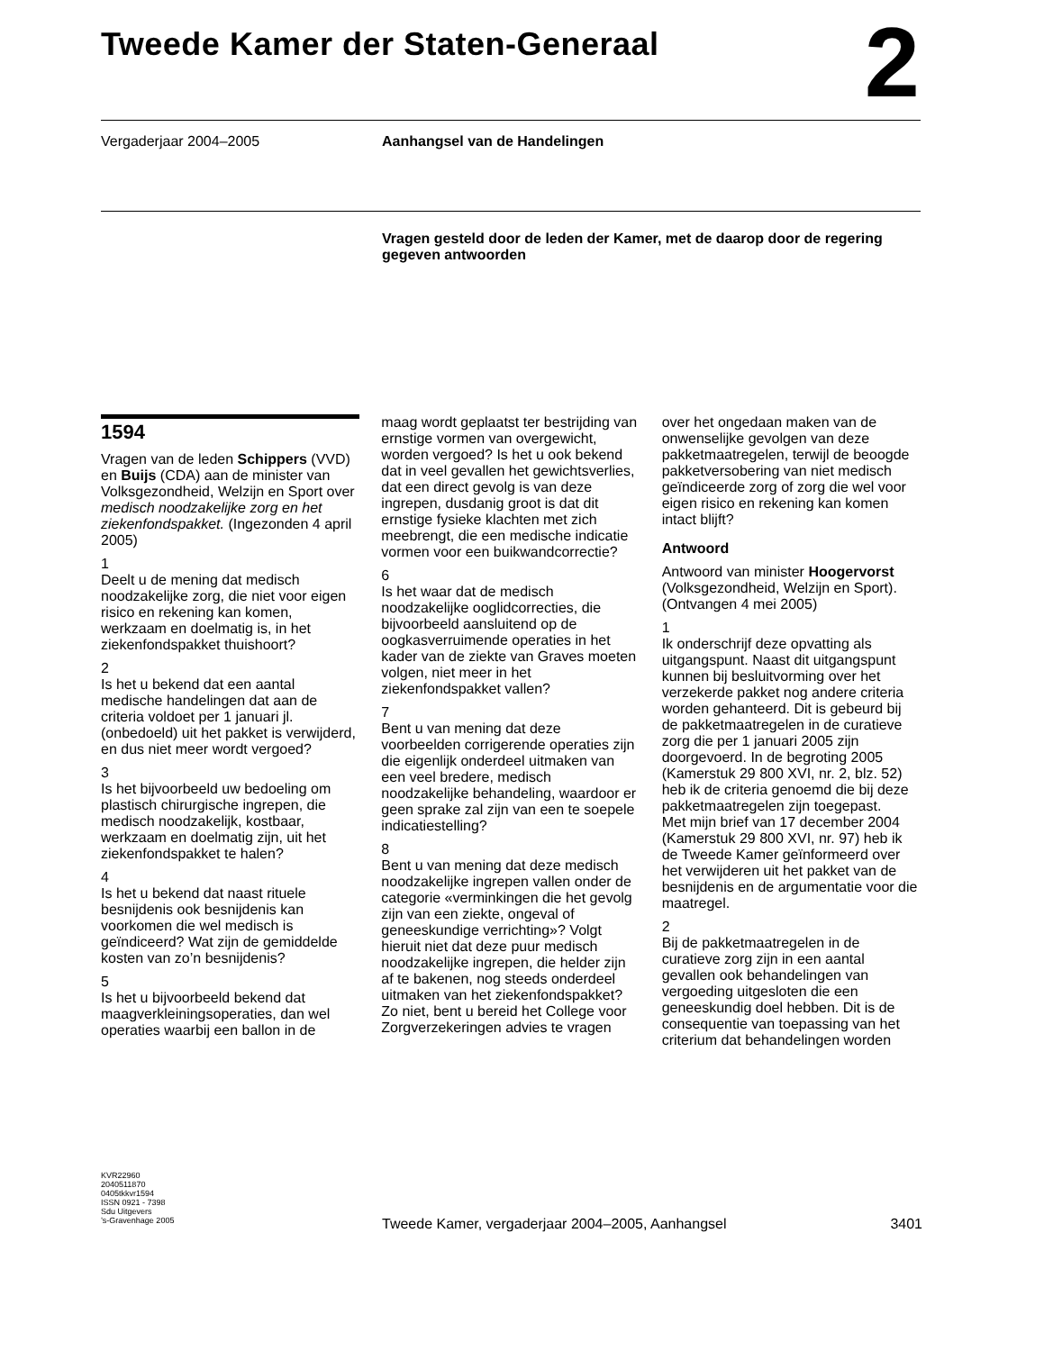Tweede Kamer der Staten-Generaal 2
Vergaderjaar 2004–2005 Aanhangsel van de Handelingen
Vragen gesteld door de leden der Kamer, met de daarop door de regering gegeven antwoorden
1594
Vragen van de leden Schippers (VVD) en Buijs (CDA) aan de minister van Volksgezondheid, Welzijn en Sport over medisch noodzakelijke zorg en het ziekenfondspakket. (Ingezonden 4 april 2005)
1
Deelt u de mening dat medisch noodzakelijke zorg, die niet voor eigen risico en rekening kan komen, werkzaam en doelmatig is, in het ziekenfondspakket thuishoort?
2
Is het u bekend dat een aantal medische handelingen dat aan de criteria voldoet per 1 januari jl. (onbedoeld) uit het pakket is verwijderd, en dus niet meer wordt vergoed?
3
Is het bijvoorbeeld uw bedoeling om plastisch chirurgische ingrepen, die medisch noodzakelijk, kostbaar, werkzaam en doelmatig zijn, uit het ziekenfondspakket te halen?
4
Is het u bekend dat naast rituele besnijdenis ook besnijdenis kan voorkomen die wel medisch is geïndiceerd? Wat zijn de gemiddelde kosten van zo’n besnijdenis?
5
Is het u bijvoorbeeld bekend dat maagverkleiningsoperaties, dan wel operaties waarbij een ballon in de
maag wordt geplaatst ter bestrijding van ernstige vormen van overgewicht, worden vergoed? Is het u ook bekend dat in veel gevallen het gewichtsverlies, dat een direct gevolg is van deze ingrepen, dusdanig groot is dat dit ernstige fysieke klachten met zich meebrengt, die een medische indicatie vormen voor een buikwandcorrectie?
6
Is het waar dat de medisch noodzakelijke ooglidcorrecties, die bijvoorbeeld aansluitend op de oogkasverruimende operaties in het kader van de ziekte van Graves moeten volgen, niet meer in het ziekenfondspakket vallen?
7
Bent u van mening dat deze voorbeelden corrigerende operaties zijn die eigenlijk onderdeel uitmaken van een veel bredere, medisch noodzakelijke behandeling, waardoor er geen sprake zal zijn van een te soepele indicatiestelling?
8
Bent u van mening dat deze medisch noodzakelijke ingrepen vallen onder de categorie «verminkingen die het gevolg zijn van een ziekte, ongeval of geneeskundige verrichting»? Volgt hieruit niet dat deze puur medisch noodzakelijke ingrepen, die helder zijn af te bakenen, nog steeds onderdeel uitmaken van het ziekenfondspakket? Zo niet, bent u bereid het College voor Zorgverzekeringen advies te vragen
over het ongedaan maken van de onwenselijke gevolgen van deze pakketmaatregelen, terwijl de beoogde pakketversobering van niet medisch geïndiceerde zorg of zorg die wel voor eigen risico en rekening kan komen intact blijft?
Antwoord
Antwoord van minister Hoogervorst (Volksgezondheid, Welzijn en Sport). (Ontvangen 4 mei 2005)
1
Ik onderschrijf deze opvatting als uitgangspunt. Naast dit uitgangspunt kunnen bij besluitvorming over het verzekerde pakket nog andere criteria worden gehanteerd. Dit is gebeurd bij de pakketmaatregelen in de curatieve zorg die per 1 januari 2005 zijn doorgevoerd. In de begroting 2005 (Kamerstuk 29 800 XVI, nr. 2, blz. 52) heb ik de criteria genoemd die bij deze pakketmaatregelen zijn toegepast.
Met mijn brief van 17 december 2004 (Kamerstuk 29 800 XVI, nr. 97) heb ik de Tweede Kamer geïnformeerd over het verwijderen uit het pakket van de besnijdenis en de argumentatie voor die maatregel.
2
Bij de pakketmaatregelen in de curatieve zorg zijn in een aantal gevallen ook behandelingen van vergoeding uitgesloten die een geneeskundig doel hebben. Dit is de consequentie van toepassing van het criterium dat behandelingen worden
KVR22960
2040511870
0405tkkvr1594
ISSN 0921 - 7398
Sdu Uitgevers
’s-Gravenhage 2005
Tweede Kamer, vergaderjaar 2004–2005, Aanhangsel 3401